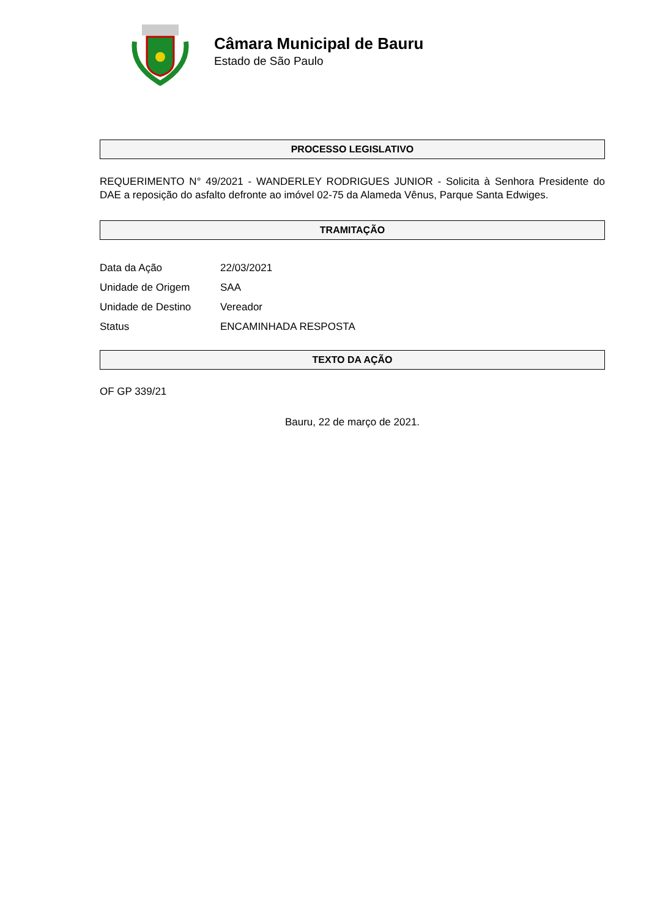Câmara Municipal de Bauru
Estado de São Paulo
PROCESSO LEGISLATIVO
REQUERIMENTO N° 49/2021 - WANDERLEY RODRIGUES JUNIOR - Solicita à Senhora Presidente do DAE a reposição do asfalto defronte ao imóvel 02-75 da Alameda Vênus, Parque Santa Edwiges.
TRAMITAÇÃO
| Data da Ação | 22/03/2021 |
| Unidade de Origem | SAA |
| Unidade de Destino | Vereador |
| Status | ENCAMINHADA RESPOSTA |
TEXTO DA AÇÃO
OF GP 339/21
Bauru, 22 de março de 2021.